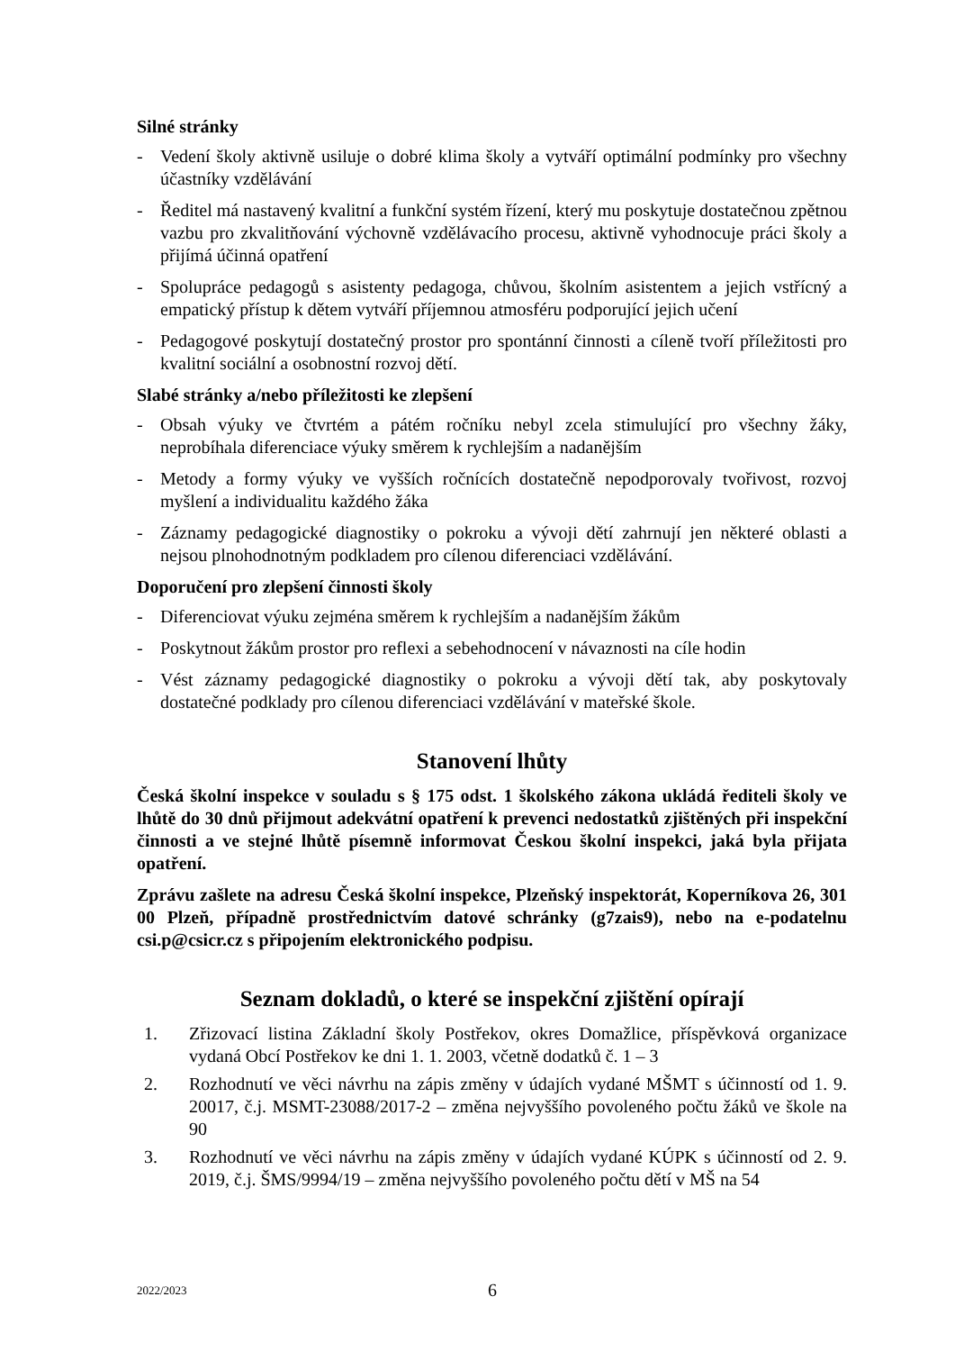Silné stránky
- Vedení školy aktivně usiluje o dobré klima školy a vytváří optimální podmínky pro všechny účastníky vzdělávání
- Ředitel má nastavený kvalitní a funkční systém řízení, který mu poskytuje dostatečnou zpětnou vazbu pro zkvalitňování výchovně vzdělávacího procesu, aktivně vyhodnocuje práci školy a přijímá účinná opatření
- Spolupráce pedagogů s asistenty pedagoga, chůvou, školním asistentem a jejich vstřícný a empatický přístup k dětem vytváří příjemnou atmosféru podporující jejich učení
- Pedagogové poskytují dostatečný prostor pro spontánní činnosti a cíleně tvoří příležitosti pro kvalitní sociální a osobnostní rozvoj dětí.
Slabé stránky a/nebo příležitosti ke zlepšení
- Obsah výuky ve čtvrtém a pátém ročníku nebyl zcela stimulující pro všechny žáky, neprobíhala diferenciace výuky směrem k rychlejším a nadanějším
- Metody a formy výuky ve vyšších ročnících dostatečně nepodporovaly tvořivost, rozvoj myšlení a individualitu každého žáka
- Záznamy pedagogické diagnostiky o pokroku a vývoji dětí zahrnují jen některé oblasti a nejsou plnohodnotným podkladem pro cílenou diferenciaci vzdělávání.
Doporučení pro zlepšení činnosti školy
- Diferenciovat výuku zejména směrem k rychlejším a nadanějším žákům
- Poskytnout žákům prostor pro reflexi a sebehodnocení v návaznosti na cíle hodin
- Vést záznamy pedagogické diagnostiky o pokroku a vývoji dětí tak, aby poskytovaly dostatečné podklady pro cílenou diferenciaci vzdělávání v mateřské škole.
Stanovení lhůty
Česká školní inspekce v souladu s § 175 odst. 1 školského zákona ukládá řediteli školy ve lhůtě do 30 dnů přijmout adekvátní opatření k prevenci nedostatků zjištěných při inspekční činnosti a ve stejné lhůtě písemně informovat Českou školní inspekci, jaká byla přijata opatření.
Zprávu zašlete na adresu Česká školní inspekce, Plzeňský inspektorát, Koperníkova 26, 301 00 Plzeň, případně prostřednictvím datové schránky (g7zais9), nebo na e-podatelnu csi.p@csicr.cz s připojením elektronického podpisu.
Seznam dokladů, o které se inspekční zjištění opírají
1. Zřizovací listina Základní školy Postřekov, okres Domažlice, příspěvková organizace vydaná Obcí Postřekov ke dni 1. 1. 2003, včetně dodatků č. 1 – 3
2. Rozhodnutí ve věci návrhu na zápis změny v údajích vydané MŠMT s účinností od 1. 9. 20017, č.j. MSMT-23088/2017-2 – změna nejvyššího povoleného počtu žáků ve škole na 90
3. Rozhodnutí ve věci návrhu na zápis změny v údajích vydané KÚPK s účinností od 2. 9. 2019, č.j. ŠMS/9994/19 – změna nejvyššího povoleného počtu dětí v MŠ na 54
2022/2023 6